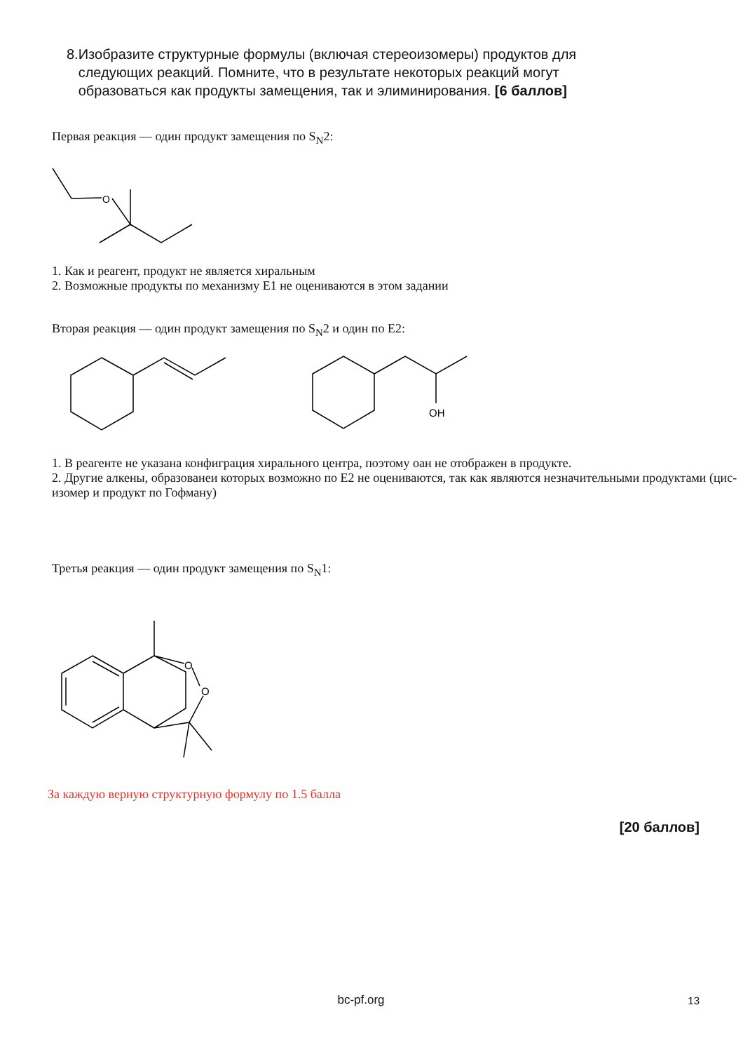8. Изобразите структурные формулы (включая стереоизомеры) продуктов для следующих реакций. Помните, что в результате некоторых реакций могут образоваться как продукты замещения, так и элиминирования. [6 баллов]
Первая реакция — один продукт замещения по S<sub>N</sub>2:
O
1. Как и реагент, продукт не является хиральным
2. Возможные продукты по механизму E1 не оцениваются в этом задании
Вторая реакция — один продукт замещения по S<sub>N</sub>2 и один по E2:
OH
1. В реагенте не указана конфиграция хирального центра, поэтому оан не отображен в продукте.
2. Другие алкены, образованеи которых возможно по E2 не оцениваются, так как являются незначительными продуктами (цис-изомер и продукт по Гофману)
Третья реакция — один продукт замещения по S<sub>N</sub>1:
O
O
За каждую верную структурную формулу по 1.5 балла
[20 баллов]
bc-pf.org 13